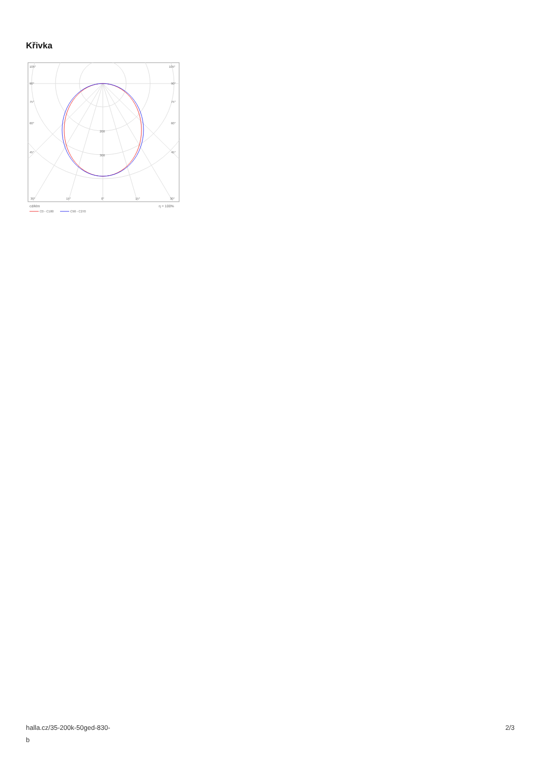Křivka
105°
105°
90°
90°
75°
75°
60°
60°
45°
45°
200
300
30°
15°
0°
15°
30°
cd/klm
η = 100%
C0 - C180
C90 - C270
halla.cz/35-200k-50ged-830-
b
2/3